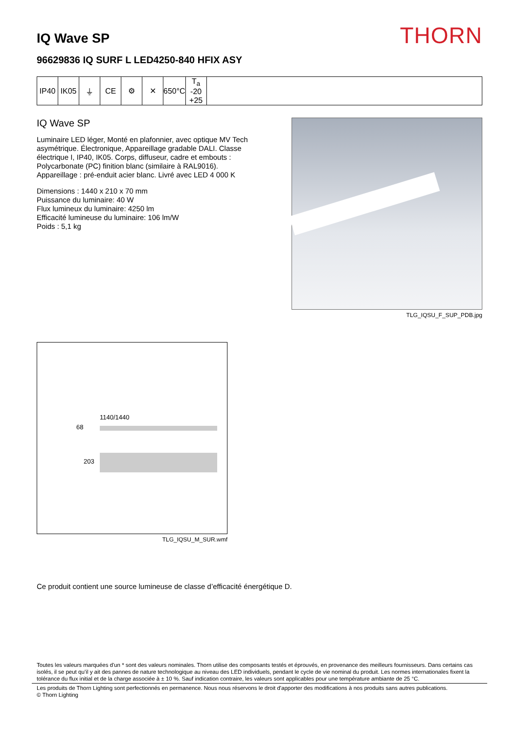IQ Wave SP
THORN
96629836 IQ SURF L LED4250-840 HFIX ASY
| IP40 | IK05 | ⏚ | CE | ⚙ | ✕ | 650°C | T<sub>a</sub> -20 +25 | |
IQ Wave SP
Luminaire LED léger, Monté en plafonnier, avec optique MV Tech asymétrique. Électronique, Appareillage gradable DALI. Classe électrique I, IP40, IK05. Corps, diffuseur, cadre et embouts : Polycarbonate (PC) finition blanc (similaire à RAL9016). Appareillage : pré-enduit acier blanc. Livré avec LED 4 000 K
Dimensions : 1440 x 210 x 70 mm
Puissance du luminaire: 40 W
Flux lumineux du luminaire: 4250 lm
Efficacité lumineuse du luminaire: 106 lm/W
Poids : 5,1 kg
TLG_IQSU_F_SUP_PDB.jpg
1140/1440
68
203
TLG_IQSU_M_SUR.wmf
Ce produit contient une source lumineuse de classe d’efficacité énergétique D.
Toutes les valeurs marquées d'un * sont des valeurs nominales. Thorn utilise des composants testés et éprouvés, en provenance des meilleurs fournisseurs. Dans certains cas isolés, il se peut qu’il y ait des pannes de nature technologique au niveau des LED individuels, pendant le cycle de vie nominal du produit. Les normes internationales fixent la tolérance du flux initial et de la charge associée à ± 10 %. Sauf indication contraire, les valeurs sont applicables pour une température ambiante de 25 °C.
Les produits de Thorn Lighting sont perfectionnés en permanence. Nous nous réservons le droit d'apporter des modifications à nos produits sans autres publications.
© Thorn Lighting